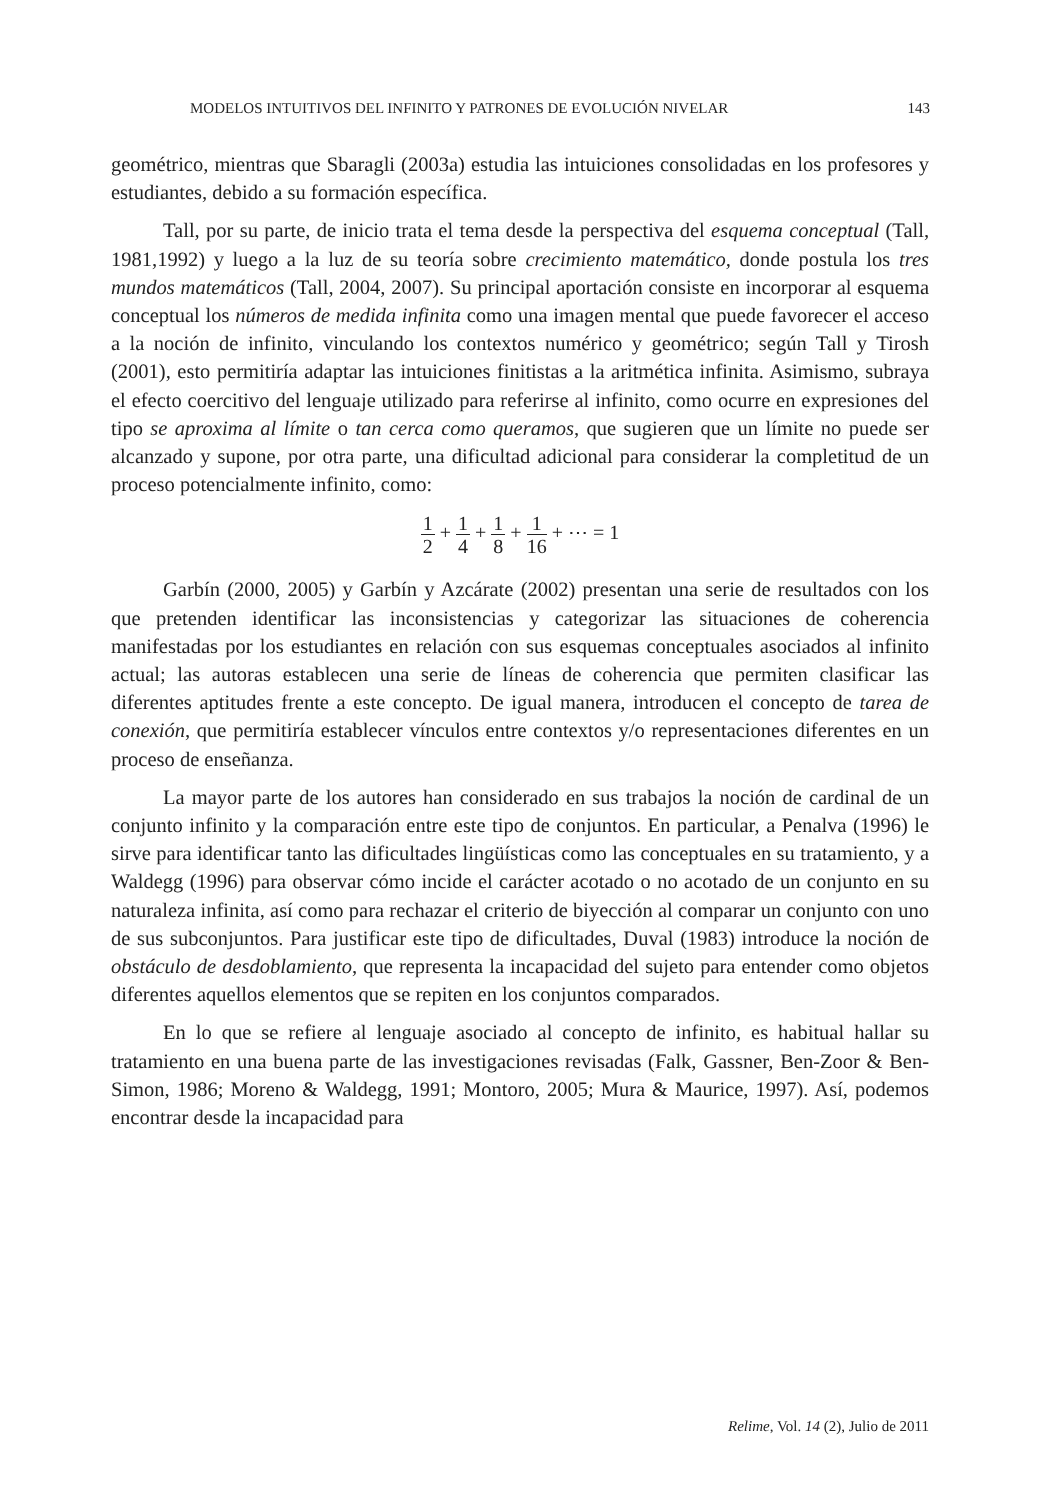MODELOS INTUITIVOS DEL INFINITO Y PATRONES DE EVOLUCIÓN NIVELAR 143
geométrico, mientras que Sbaragli (2003a) estudia las intuiciones consolidadas en los profesores y estudiantes, debido a su formación específica.
Tall, por su parte, de inicio trata el tema desde la perspectiva del esquema conceptual (Tall, 1981,1992) y luego a la luz de su teoría sobre crecimiento matemático, donde postula los tres mundos matemáticos (Tall, 2004, 2007). Su principal aportación consiste en incorporar al esquema conceptual los números de medida infinita como una imagen mental que puede favorecer el acceso a la noción de infinito, vinculando los contextos numérico y geométrico; según Tall y Tirosh (2001), esto permitiría adaptar las intuiciones finitistas a la aritmética infinita. Asimismo, subraya el efecto coercitivo del lenguaje utilizado para referirse al infinito, como ocurre en expresiones del tipo se aproxima al límite o tan cerca como queramos, que sugieren que un límite no puede ser alcanzado y supone, por otra parte, una dificultad adicional para considerar la completitud de un proceso potencialmente infinito, como:
1 2 + 1 4 + 1 8 + 1 16 + ⋯ = 1
Garbín (2000, 2005) y Garbín y Azcárate (2002) presentan una serie de resultados con los que pretenden identificar las inconsistencias y categorizar las situaciones de coherencia manifestadas por los estudiantes en relación con sus esquemas conceptuales asociados al infinito actual; las autoras establecen una serie de líneas de coherencia que permiten clasificar las diferentes aptitudes frente a este concepto. De igual manera, introducen el concepto de tarea de conexión, que permitiría establecer vínculos entre contextos y/o representaciones diferentes en un proceso de enseñanza.
La mayor parte de los autores han considerado en sus trabajos la noción de cardinal de un conjunto infinito y la comparación entre este tipo de conjuntos. En particular, a Penalva (1996) le sirve para identificar tanto las dificultades lingüísticas como las conceptuales en su tratamiento, y a Waldegg (1996) para observar cómo incide el carácter acotado o no acotado de un conjunto en su naturaleza infinita, así como para rechazar el criterio de biyección al comparar un conjunto con uno de sus subconjuntos. Para justificar este tipo de dificultades, Duval (1983) introduce la noción de obstáculo de desdoblamiento, que representa la incapacidad del sujeto para entender como objetos diferentes aquellos elementos que se repiten en los conjuntos comparados.
En lo que se refiere al lenguaje asociado al concepto de infinito, es habitual hallar su tratamiento en una buena parte de las investigaciones revisadas (Falk, Gassner, Ben-Zoor & Ben-Simon, 1986; Moreno & Waldegg, 1991; Montoro, 2005; Mura & Maurice, 1997). Así, podemos encontrar desde la incapacidad para
Relime, Vol. 14 (2), Julio de 2011